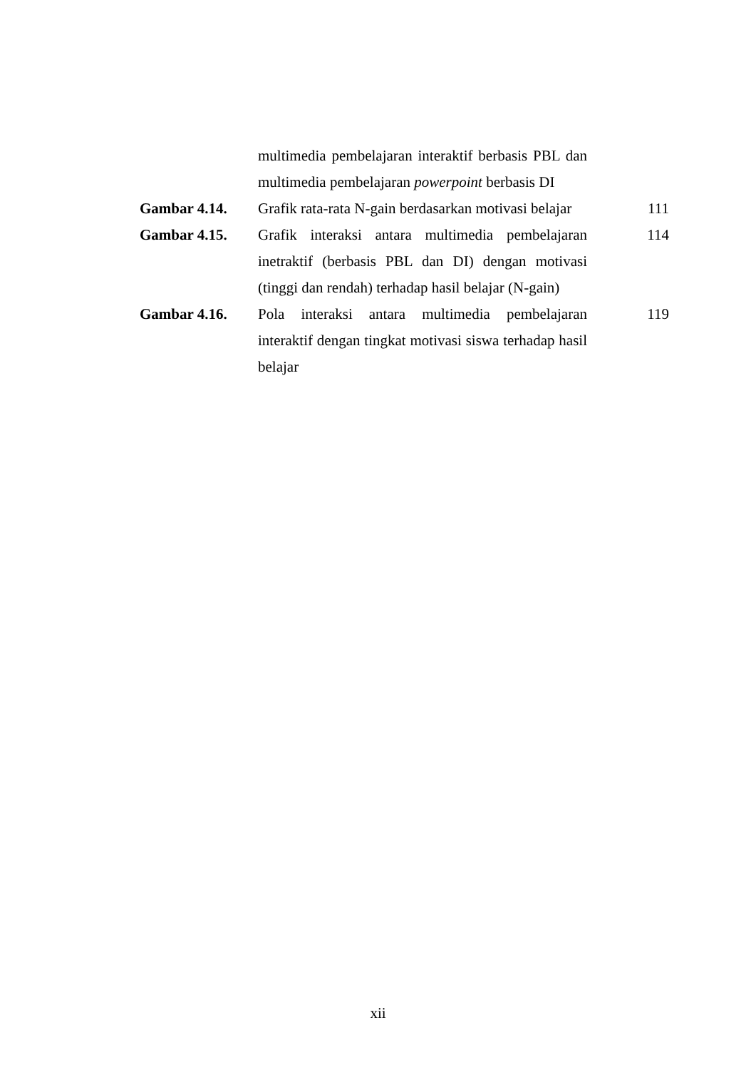| | multimedia pembelajaran interaktif berbasis PBL dan multimedia pembelajaran powerpoint berbasis DI | |
| Gambar 4.14. | Grafik rata-rata N-gain berdasarkan motivasi belajar | 111 |
| Gambar 4.15. | Grafik interaksi antara multimedia pembelajaran inetraktif (berbasis PBL dan DI) dengan motivasi (tinggi dan rendah) terhadap hasil belajar (N-gain) | 114 |
| Gambar 4.16. | Pola interaksi antara multimedia pembelajaran interaktif dengan tingkat motivasi siswa terhadap hasil belajar | 119 |
xii